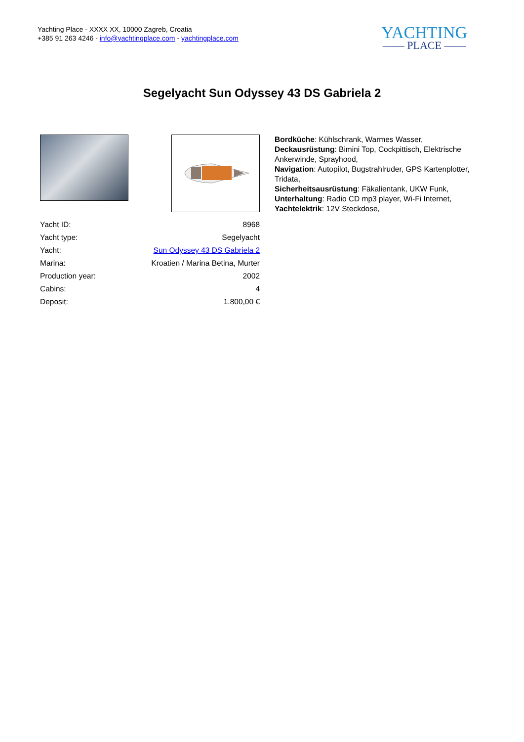Yachting Place - XXXX XX, 10000 Zagreb, Croatia
+385 91 263 4246 - info@yachtingplace.com - yachtingplace.com
YACHTING
—— PLACE ——
Segelyacht Sun Odyssey 43 DS Gabriela 2
| Yacht ID: | 8968 |
| Yacht type: | Segelyacht |
| Yacht: | Sun Odyssey 43 DS Gabriela 2 |
| Marina: | Kroatien / Marina Betina, Murter |
| Production year: | 2002 |
| Cabins: | 4 |
| Deposit: | 1.800,00 € |
Bordküche: Kühlschrank, Warmes Wasser,
Deckausrüstung: Bimini Top, Cockpittisch, Elektrische Ankerwinde, Sprayhood,
Navigation: Autopilot, Bugstrahlruder, GPS Kartenplotter, Tridata,
Sicherheitsausrüstung: Fäkalientank, UKW Funk,
Unterhaltung: Radio CD mp3 player, Wi-Fi Internet,
Yachtelektrik: 12V Steckdose,